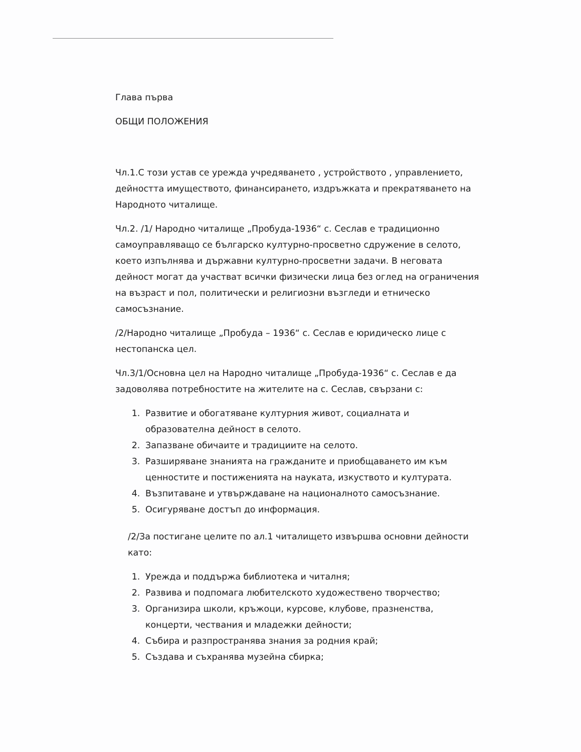Глава първа
ОБЩИ ПОЛОЖЕНИЯ
Чл.1.С този устав се урежда учредяването , устройството , управлението, дейността имуществото, финансирането, издръжката и прекратяването на Народното читалище.
Чл.2. /1/ Народно читалище „Пробуда-1936“ с. Сеслав е традиционно самоуправляващо се българско културно-просветно сдружение в селото, което изпълнява и държавни културно-просветни задачи. В неговата дейност могат да участват всички физически лица без оглед на ограничения на възраст и пол, политически и религиозни възгледи и етническо самосъзнание.
/2/Народно читалище „Пробуда – 1936“ с. Сеслав е юридическо лице с нестопанска цел.
Чл.3/1/Основна цел на Народно читалище „Пробуда-1936“ с. Сеслав е да задоволява потребностите на жителите на с. Сеслав, свързани с:
1. Развитие и обогатяване културния живот, социалната и образователна дейност в селото.
2. Запазване обичаите и традициите на селото.
3. Разширяване знанията на гражданите и приобщаването им към ценностите и постиженията на науката, изкуството и културата.
4. Възпитаване и утвърждаване на националното самосъзнание.
5. Осигуряване достъп до информация.
/2/За постигане целите по ал.1 читалището извършва основни дейности като:
1. Урежда и поддържа библиотека и читалня;
2. Развива и подпомага любителското художествено творчество;
3. Организира школи, кръжоци, курсове, клубове, празненства, концерти, чествания и младежки дейности;
4. Събира и разпространява знания за родния край;
5. Създава и съхранява музейна сбирка;